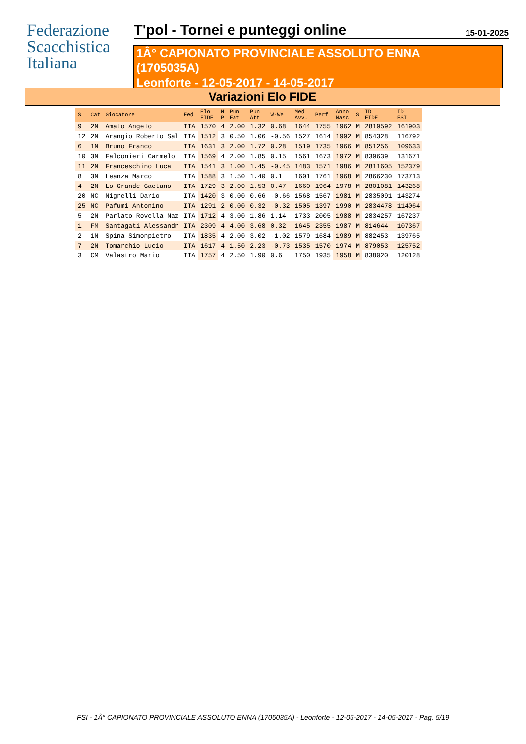Federazione
Scacchistica
Italiana
T'pol - Tornei e punteggi online
15-01-2025
1Â° CAPIONATO PROVINCIALE ASSOLUTO ENNA
(1705035A)
Leonforte - 12-05-2017 - 14-05-2017
Variazioni Elo FIDE
| S | Cat | Giocatore | Fed | Elo FIDE | N P | Pun Fat | Pun Att | W-We | Med Avv. | Perf | Anno Nasc | S | ID FIDE | ID FSI |
| --- | --- | --- | --- | --- | --- | --- | --- | --- | --- | --- | --- | --- | --- | --- |
| 9 | 2N | Amato Angelo | ITA | 1570 | 4 | 2.00 | 1.32 | 0.68 | 1644 | 1755 | 1962 | M | 2819592 | 161903 |
| 12 | 2N | Arangio Roberto Sal | ITA | 1512 | 3 | 0.50 | 1.06 | -0.56 | 1527 | 1614 | 1992 | M | 854328 | 116792 |
| 6 | 1N | Bruno Franco | ITA | 1631 | 3 | 2.00 | 1.72 | 0.28 | 1519 | 1735 | 1966 | M | 851256 | 109633 |
| 10 | 3N | Falconieri Carmelo | ITA | 1569 | 4 | 2.00 | 1.85 | 0.15 | 1561 | 1673 | 1972 | M | 839639 | 131671 |
| 11 | 2N | Franceschino Luca | ITA | 1541 | 3 | 1.00 | 1.45 | -0.45 | 1483 | 1571 | 1986 | M | 2811605 | 152379 |
| 8 | 3N | Leanza Marco | ITA | 1588 | 3 | 1.50 | 1.40 | 0.1 | 1601 | 1761 | 1968 | M | 2866230 | 173713 |
| 4 | 2N | Lo Grande Gaetano | ITA | 1729 | 3 | 2.00 | 1.53 | 0.47 | 1660 | 1964 | 1978 | M | 2801081 | 143268 |
| 20 | NC | Nigrelli Dario | ITA | 1420 | 3 | 0.00 | 0.66 | -0.66 | 1568 | 1567 | 1981 | M | 2835091 | 143274 |
| 25 | NC | Pafumi Antonino | ITA | 1291 | 2 | 0.00 | 0.32 | -0.32 | 1505 | 1397 | 1990 | M | 2834478 | 114064 |
| 5 | 2N | Parlato Rovella Naz | ITA | 1712 | 4 | 3.00 | 1.86 | 1.14 | 1733 | 2005 | 1988 | M | 2834257 | 167237 |
| 1 | FM | Santagati Alessandr | ITA | 2309 | 4 | 4.00 | 3.68 | 0.32 | 1645 | 2355 | 1987 | M | 814644 | 107367 |
| 2 | 1N | Spina Simonpietro | ITA | 1835 | 4 | 2.00 | 3.02 | -1.02 | 1579 | 1684 | 1989 | M | 882453 | 139765 |
| 7 | 2N | Tomarchio Lucio | ITA | 1617 | 4 | 1.50 | 2.23 | -0.73 | 1535 | 1570 | 1974 | M | 879053 | 125752 |
| 3 | CM | Valastro Mario | ITA | 1757 | 4 | 2.50 | 1.90 | 0.6 | 1750 | 1935 | 1958 | M | 838020 | 120128 |
FSI - 1Â° CAPIONATO PROVINCIALE ASSOLUTO ENNA (1705035A) - Leonforte - 12-05-2017 - 14-05-2017 - Pag. 5/19